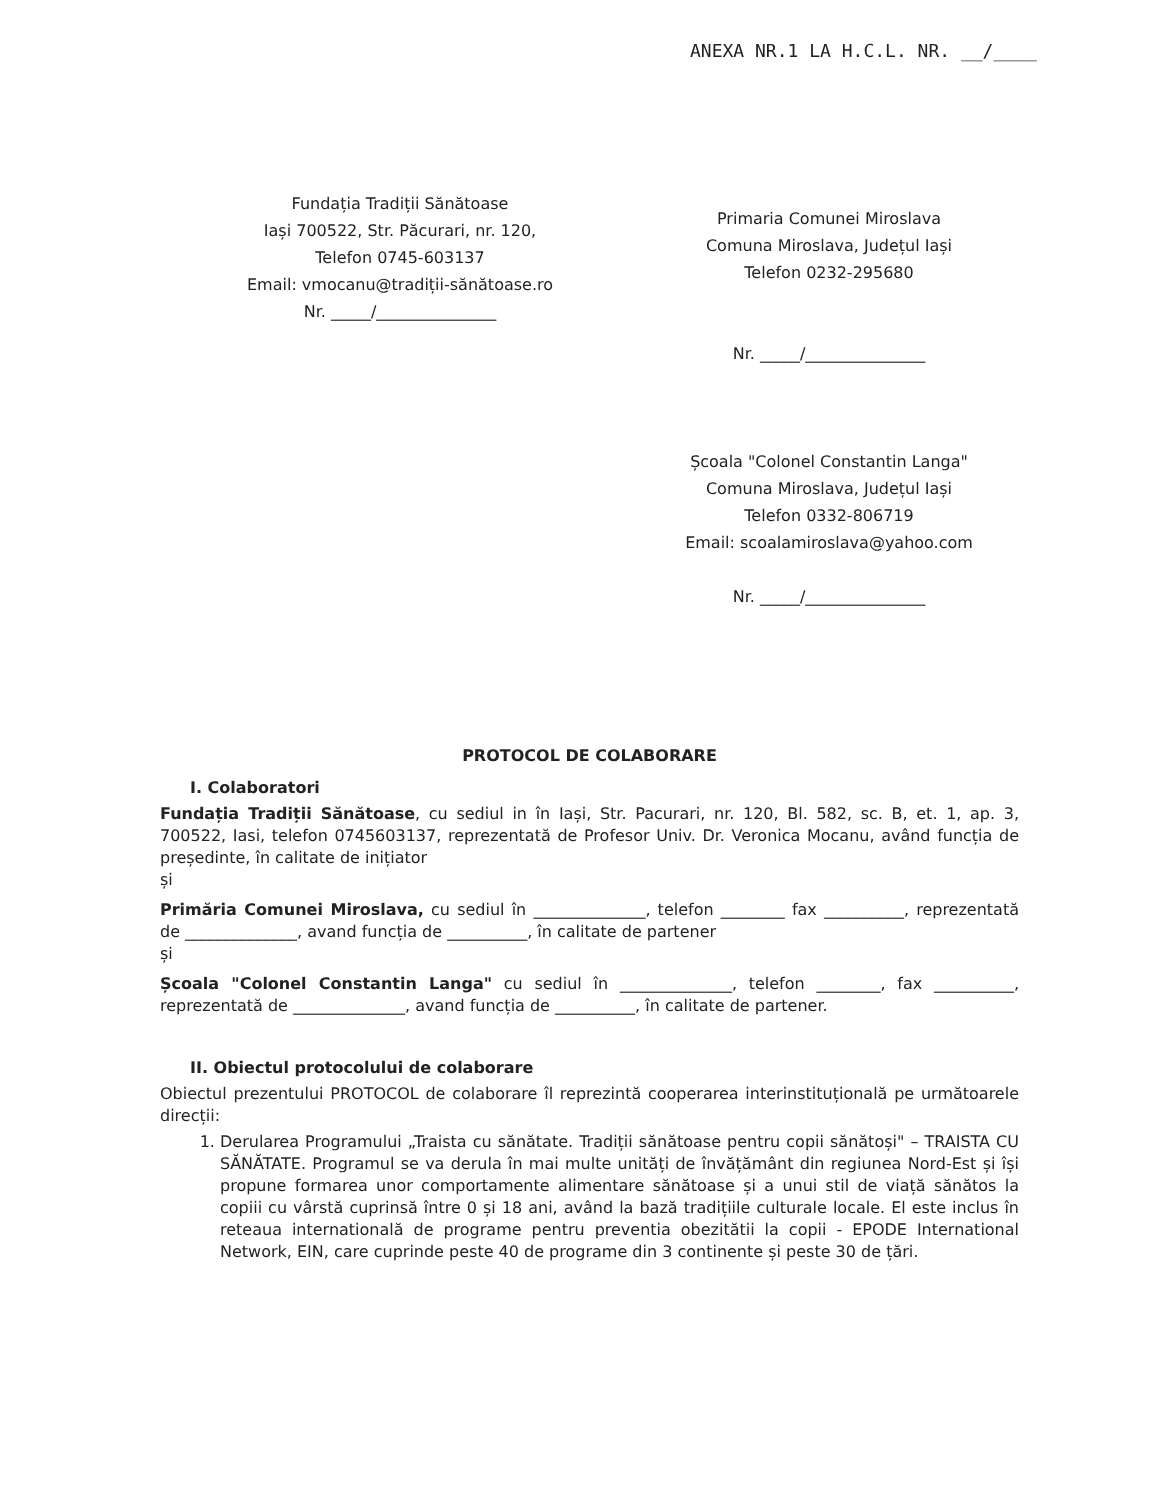ANEXA NR.1 LA H.C.L. NR. __/____
Fundația Tradiții Sănătoase
Iași 700522, Str. Păcurari, nr. 120,
Telefon 0745-603137
Email: vmocanu@tradiții-sănătoase.ro
Nr. _____/_______________
Primaria Comunei Miroslava
Comuna Miroslava, Județul Iași
Telefon 0232-295680
Nr. _____/_______________
Școala "Colonel Constantin Langa"
Comuna Miroslava, Județul Iași
Telefon 0332-806719
Email: scoalamiroslava@yahoo.com
Nr. _____/_______________
PROTOCOL DE COLABORARE
I. Colaboratori
Fundația Tradiții Sănătoase, cu sediul in în Iași, Str. Pacurari, nr. 120, Bl. 582, sc. B, et. 1, ap. 3, 700522, Iasi, telefon 0745603137, reprezentată de Profesor Univ. Dr. Veronica Mocanu, având funcția de președinte, în calitate de inițiator
și
Primăria Comunei Miroslava, cu sediul în ______________, telefon ________ fax __________, reprezentată de ______________, avand funcția de __________, în calitate de partener
și
Școala "Colonel Constantin Langa" cu sediul în ______________, telefon ________, fax __________, reprezentată de ______________, avand funcția de __________, în calitate de partener.
II. Obiectul protocolului de colaborare
Obiectul prezentului PROTOCOL de colaborare îl reprezintă cooperarea interinstituțională pe următoarele direcții:
1. Derularea Programului „Traista cu sănătate. Tradiții sănătoase pentru copii sănătoși" – TRAISTA CU SĂNĂTATE. Programul se va derula în mai multe unități de învățământ din regiunea Nord-Est și își propune formarea unor comportamente alimentare sănătoase și a unui stil de viață sănătos la copiii cu vârstă cuprinsă între 0 și 18 ani, având la bază tradițiile culturale locale. El este inclus în reteaua internatională de programe pentru preventia obezitătii la copii - EPODE International Network, EIN, care cuprinde peste 40 de programe din 3 continente și peste 30 de țări.